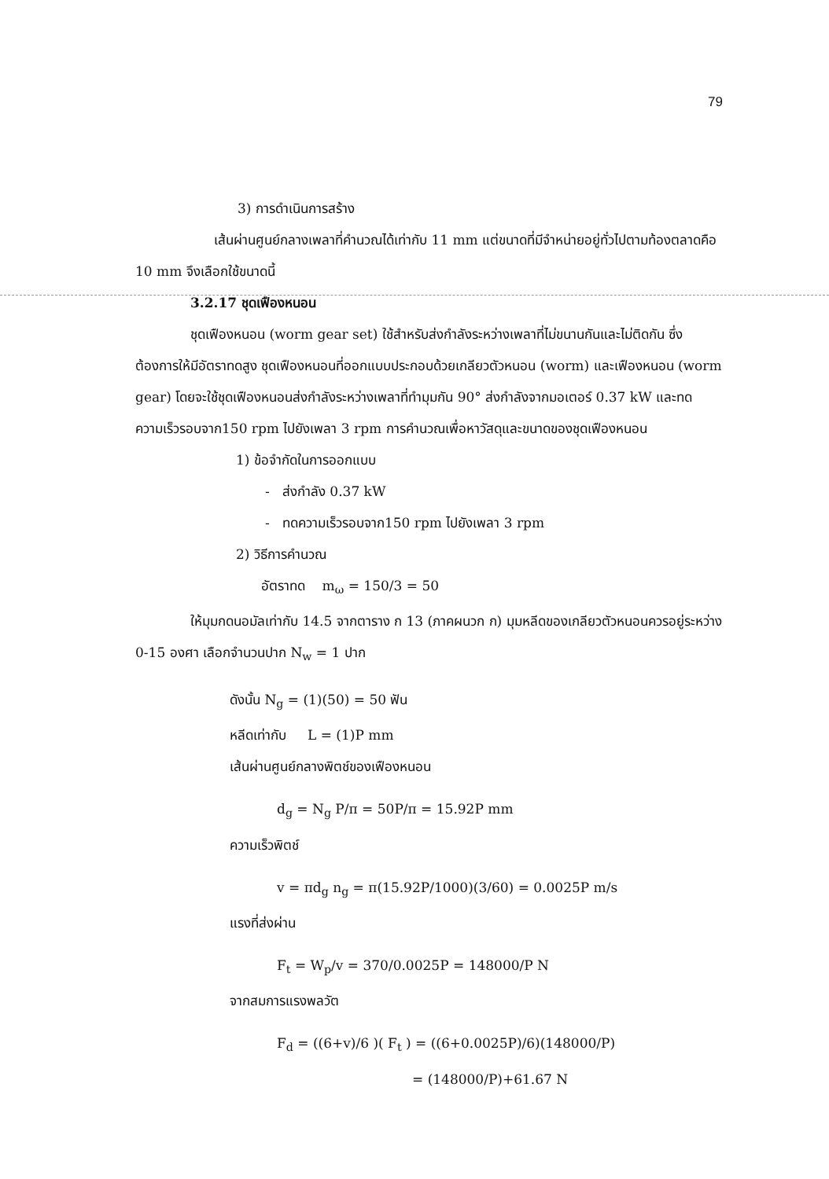79
3) การดำเนินการสร้าง
เส้นผ่านศูนย์กลางเพลาที่คำนวณได้เท่ากับ 11 mm แต่ขนาดที่มีจำหน่ายอยู่ทั่วไปตามท้องตลาดคือ 10 mm จึงเลือกใช้ขนาดนี้
3.2.17 ชุดเฟืองหนอน
ชุดเฟืองหนอน (worm gear set) ใช้สำหรับส่งกำลังระหว่างเพลาที่ไม่ขนานกันและไม่ติดกัน ซึ่งต้องการให้มีอัตราทดสูง ชุดเฟืองหนอนที่ออกแบบประกอบด้วยเกลียวตัวหนอน (worm) และเฟืองหนอน (worm gear) โดยจะใช้ชุดเฟืองหนอนส่งกำลังระหว่างเพลาที่ทำมุมกัน 90° ส่งกำลังจากมอเตอร์ 0.37 kW และทดความเร็วรอบจาก150 rpm ไปยังเพลา 3 rpm การคำนวณเพื่อหาวัสดุและขนาดของชุดเฟืองหนอน
1) ข้อจำกัดในการออกแบบ
- ส่งกำลัง 0.37 kW
- ทดความเร็วรอบจาก150 rpm ไปยังเพลา 3 rpm
2) วิธีการคำนวณ
อัตราทด m<sub>ω</sub> = 150/3 = 50
ให้มุมกดนอมัลเท่ากับ 14.5 จากตาราง ก 13 (ภาคผนวก ก) มุมหลีดของเกลียวตัวหนอนควรอยู่ระหว่าง 0-15 องศา เลือกจำนวนปาก N<sub>w</sub> = 1 ปาก
ดังนั้น N<sub>g</sub> = (1)(50) = 50 ฟัน
หลีดเท่ากับ L = (1)P mm
เส้นผ่านศูนย์กลางพิตช์ของเฟืองหนอน
d<sub>g</sub> = N<sub>g</sub> P/π = 50P/π = 15.92P mm
ความเร็วพิตช์
v = πd<sub>g</sub> n<sub>g</sub> = π(15.92P/1000)(3/60) = 0.0025P m/s
แรงที่ส่งผ่าน
F<sub>t</sub> = W<sub>p</sub>/v = 370/0.0025P = 148000/P N
จากสมการแรงพลวัต
F<sub>d</sub> = ((6+v)/6 )( F<sub>t</sub> ) = ((6+0.0025P)/6)(148000/P)
= (148000/P)+61.67 N